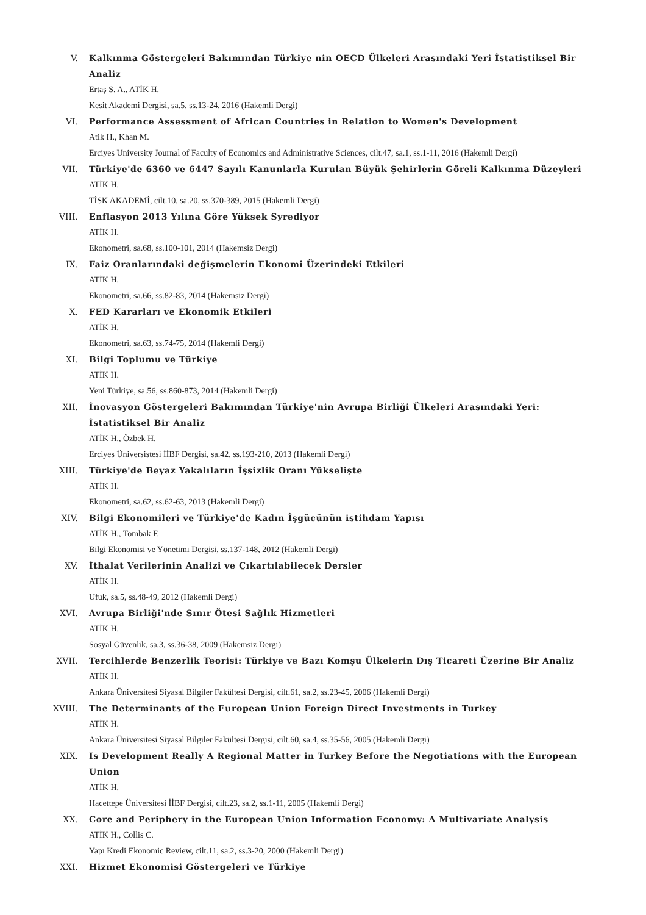V. Kalkınma Göstergeleri Bakımından Türkiye nin OECD Ülkeleri Arasındaki Yeri İstatistiksel Bir Analiz
Ertaş S. A., ATİK H.
Kesit Akademi Dergisi, sa.5, ss.13-24, 2016 (Hakemli Dergi)
VI. Performance Assessment of African Countries in Relation to Women's Development
Atik H., Khan M.
Erciyes University Journal of Faculty of Economics and Administrative Sciences, cilt.47, sa.1, ss.1-11, 2016 (Hakemli Dergi)
VII. Türkiye'de 6360 ve 6447 Sayılı Kanunlarla Kurulan Büyük Şehirlerin Göreli Kalkınma Düzeyleri
ATİK H.
TİSK AKADEMİ, cilt.10, sa.20, ss.370-389, 2015 (Hakemli Dergi)
VIII. Enflasyon 2013 Yılına Göre Yüksek Syrediyor
ATİK H.
Ekonometri, sa.68, ss.100-101, 2014 (Hakemsiz Dergi)
IX. Faiz Oranlarındaki değişmelerin Ekonomi Üzerindeki Etkileri
ATİK H.
Ekonometri, sa.66, ss.82-83, 2014 (Hakemsiz Dergi)
X. FED Kararları ve Ekonomik Etkileri
ATİK H.
Ekonometri, sa.63, ss.74-75, 2014 (Hakemli Dergi)
XI. Bilgi Toplumu ve Türkiye
ATİK H.
Yeni Türkiye, sa.56, ss.860-873, 2014 (Hakemli Dergi)
XII. İnovasyon Göstergeleri Bakımından Türkiye'nin Avrupa Birliği Ülkeleri Arasındaki Yeri: İstatistiksel Bir Analiz
ATİK H., Özbek H.
Erciyes Üniversistesi İİBF Dergisi, sa.42, ss.193-210, 2013 (Hakemli Dergi)
XIII. Türkiye'de Beyaz Yakalıların İşsizlik Oranı Yükselişte
ATİK H.
Ekonometri, sa.62, ss.62-63, 2013 (Hakemli Dergi)
XIV. Bilgi Ekonomileri ve Türkiye'de Kadın İşgücünün istihdam Yapısı
ATİK H., Tombak F.
Bilgi Ekonomisi ve Yönetimi Dergisi, ss.137-148, 2012 (Hakemli Dergi)
XV. İthalat Verilerinin Analizi ve Çıkartılabilecek Dersler
ATİK H.
Ufuk, sa.5, ss.48-49, 2012 (Hakemli Dergi)
XVI. Avrupa Birliği'nde Sınır Ötesi Sağlık Hizmetleri
ATİK H.
Sosyal Güvenlik, sa.3, ss.36-38, 2009 (Hakemsiz Dergi)
XVII. Tercihlerde Benzerlik Teorisi: Türkiye ve Bazı Komşu Ülkelerin Dış Ticareti Üzerine Bir Analiz
ATİK H.
Ankara Üniversitesi Siyasal Bilgiler Fakültesi Dergisi, cilt.61, sa.2, ss.23-45, 2006 (Hakemli Dergi)
XVIII. The Determinants of the European Union Foreign Direct Investments in Turkey
ATİK H.
Ankara Üniversitesi Siyasal Bilgiler Fakültesi Dergisi, cilt.60, sa.4, ss.35-56, 2005 (Hakemli Dergi)
XIX. Is Development Really A Regional Matter in Turkey Before the Negotiations with the European Union
ATİK H.
Hacettepe Üniversitesi İİBF Dergisi, cilt.23, sa.2, ss.1-11, 2005 (Hakemli Dergi)
XX. Core and Periphery in the European Union Information Economy: A Multivariate Analysis
ATİK H., Collis C.
Yapı Kredi Ekonomic Review, cilt.11, sa.2, ss.3-20, 2000 (Hakemli Dergi)
XXI. Hizmet Ekonomisi Göstergeleri ve Türkiye